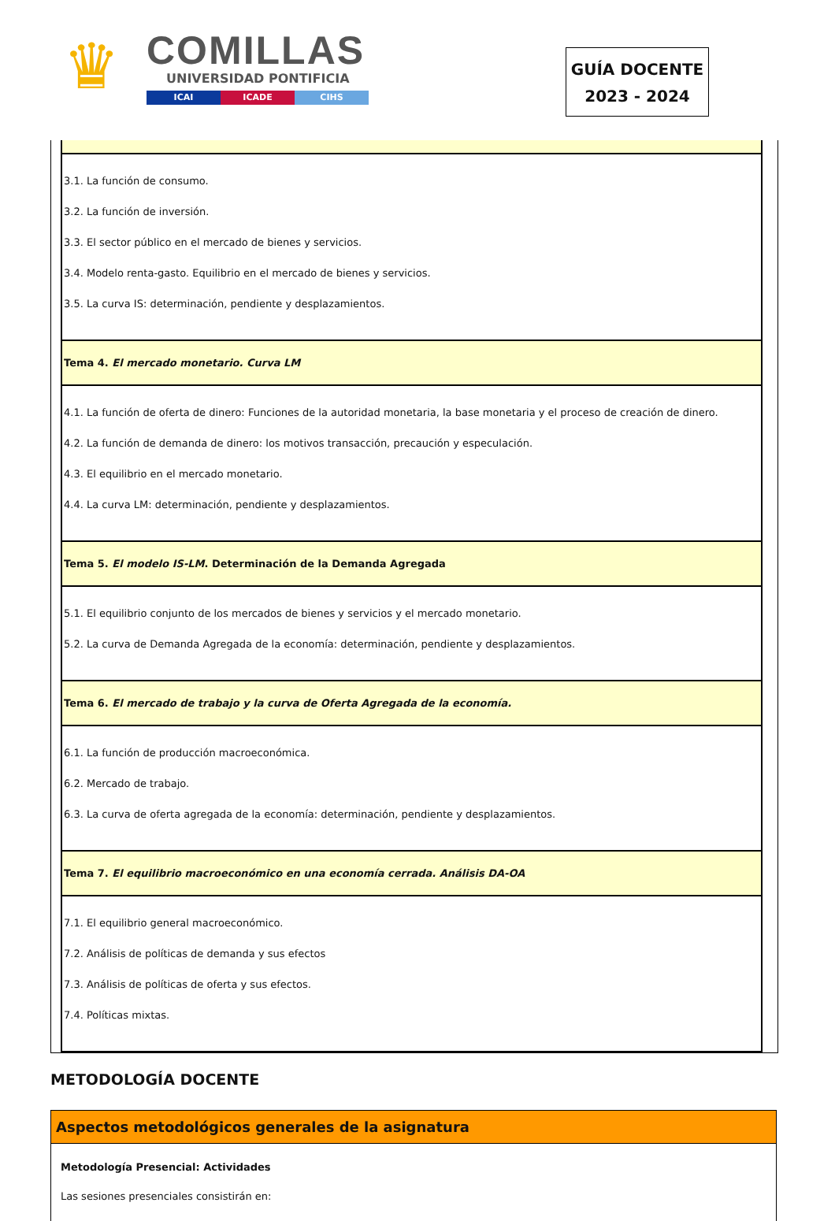♛
COMILLAS
UNIVERSIDAD PONTIFICIA
ICAI ICADE CIHS
GUÍA DOCENTE
2023 - 2024
| 3.1. La función de consumo. 3.2. La función de inversión. 3.3. El sector público en el mercado de bienes y servicios. 3.4. Modelo renta-gasto. Equilibrio en el mercado de bienes y servicios. 3.5. La curva IS: determinación, pendiente y desplazamientos. |
| Tema 4. El mercado monetario. Curva LM |
| 4.1. La función de oferta de dinero: Funciones de la autoridad monetaria, la base monetaria y el proceso de creación de dinero. 4.2. La función de demanda de dinero: los motivos transacción, precaución y especulación. 4.3. El equilibrio en el mercado monetario. 4.4. La curva LM: determinación, pendiente y desplazamientos. |
| Tema 5. El modelo IS-LM . Determinación de la Demanda Agregada |
| 5.1. El equilibrio conjunto de los mercados de bienes y servicios y el mercado monetario. 5.2. La curva de Demanda Agregada de la economía: determinación, pendiente y desplazamientos. |
| Tema 6. El mercado de trabajo y la curva de Oferta Agregada de la economía. |
| 6.1. La función de producción macroeconómica. 6.2. Mercado de trabajo. 6.3. La curva de oferta agregada de la economía: determinación, pendiente y desplazamientos. |
| Tema 7. El equilibrio macroeconómico en una economía cerrada. Análisis DA-OA |
| 7.1. El equilibrio general macroeconómico. 7.2. Análisis de políticas de demanda y sus efectos 7.3. Análisis de políticas de oferta y sus efectos. 7.4. Políticas mixtas. |
METODOLOGÍA DOCENTE
Aspectos metodológicos generales de la asignatura
Metodología Presencial: Actividades
Las sesiones presenciales consistirán en: